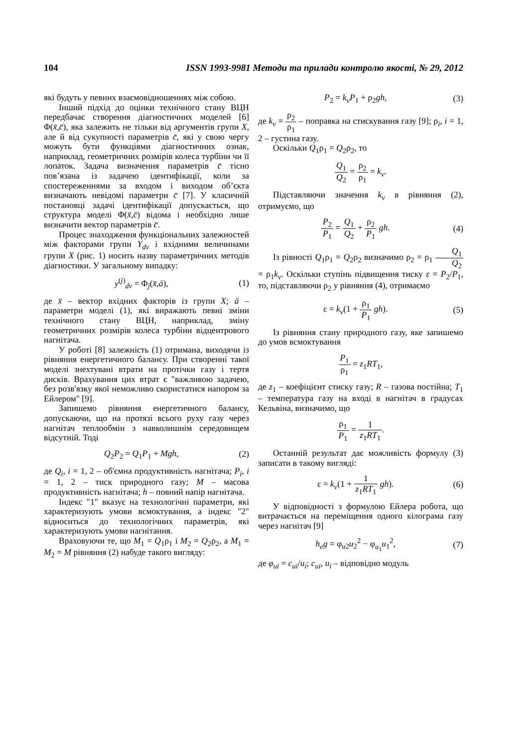104 ISSN 1993-9981 Методи та прилади контролю якості, № 29, 2012
які будуть у певних взаємовідношеннях між собою.
Інший підхід до оцінки технічного стану ВЦН передбачає створення діагностичних моделей [6] Φ(x̄,c̄), яка залежить не тільки від аргументів групи X, але й від сукупності параметрів c̄, які у свою чергу можуть бути функціями діагностичних ознак, наприклад, геометричних розмірів колеса турбіни чи її лопаток. Задача визначення параметрів c̄ тісно пов’язана із задачею ідентифікації, коли за спостереженнями за входом і виходом об’єкта визначають невідомі параметри c̄ [7]. У класичній постановці задачі ідентифікації допускається, що структура моделі Φ(x̄,c̄) відома і необхідно лише визначити вектор параметрів c̄.
Процес знаходження функціональних залежностей між факторами групи Y<sub>dv</sub> і вхідними величинами групи X (рис. 1) носить назву параметричних методів діагностики. У загальному випадку:
y<sup>(j)</sup><sub>dv</sub> = Φ<sub>j</sub>(x̄,ā), (1)
де x̄ – вектор вхідних факторів із групи X; ā – параметри моделі (1), які виражають певні зміни технічного стану ВЦН, наприклад, зміну геометричних розмірів колеса турбіни відцентрового нагнітача.
У роботі [8] залежність (1) отримана, виходячи із рівняння енергетичного балансу. При створенні такої моделі знехтувані втрати на протічки газу і тертя дисків. Врахування цих втрат є "важливою задачею, без розв'язку якої неможливо скористатися напором за Ейлером" [9].
Запишемо рівняння енергетичного балансу, допускаючи, що на протязі всього руху газу через нагнітач теплообмін з навколишнім середовищем відсутній. Тоді
Q<sub>2</sub>P<sub>2</sub> = Q<sub>1</sub>P<sub>1</sub> + Mgh, (2)
де Q<sub>i</sub>, i = 1, 2 – об'ємна продуктивність нагнітача; P<sub>i</sub>, i = 1, 2 – тиск природного газу; M – масова продуктивність нагнітача; h – повний напір нагнітача.
Індекс "1" вказує на технологічні параметри, які характеризують умови всмоктування, а індекс "2" відноситься до технологічних параметрів, які характеризують умови нагнітання.
Враховуючи те, що M<sub>1</sub> = Q<sub>1</sub>ρ<sub>1</sub> і M<sub>2</sub> = Q<sub>2</sub>ρ<sub>2</sub>, а M<sub>1</sub> = M<sub>2</sub> = M рівняння (2) набуде такого вигляду:
P<sub>2</sub> = k<sub>v</sub>P<sub>1</sub> + ρ<sub>2</sub>gh, (3)
де k<sub>v</sub> = ρ<sub>2</sub> ρ<sub>1</sub> – поправка на стискування газу [9]; ρ<sub>i</sub>, i = 1, 2 – густина газу.
Оскільки Q<sub>1</sub>ρ<sub>1</sub> = Q<sub>2</sub>ρ<sub>2</sub>, то
Q<sub>1</sub> Q<sub>2</sub> = ρ<sub>2</sub> ρ<sub>1</sub> = k<sub>v</sub>.
Підставляючи значення k<sub>v</sub> в рівняння (2), отримуємо, що
P<sub>2</sub> P<sub>1</sub> = Q<sub>1</sub> Q<sub>2</sub> + ρ<sub>2</sub> P<sub>1</sub> gh. (4)
Із рівності Q<sub>1</sub>ρ<sub>1</sub> = Q<sub>2</sub>ρ<sub>2</sub> визначимо ρ<sub>2</sub> = ρ<sub>1</sub> Q<sub>1</sub> Q<sub>2</sub> = ρ<sub>1</sub>k<sub>v</sub>. Оскільки ступінь підвищення тиску ε = P<sub>2</sub>/P<sub>1</sub>, то, підставляючи ρ<sub>2</sub> у рівняння (4), отримаємо
ε = k<sub>v</sub>(1 + ρ<sub>1</sub> P<sub>1</sub> gh). (5)
Із рівняння стану природного газу, яке запишемо до умов всмоктування
P<sub>1</sub> ρ<sub>1</sub> = z<sub>1</sub>RT<sub>1</sub>,
де z<sub>1</sub> – коефіцієнт стиску газу; R – газова постійна; T<sub>1</sub> – температура газу на вході в нагнітач в градусах Кельвіна, визначимо, що
ρ<sub>1</sub> P<sub>1</sub> = 1 z<sub>1</sub>RT<sub>1</sub>.
Останній результат дає можливість формулу (3) записати в такому вигляді:
ε = k<sub>v</sub>(1 + 1 z<sub>1</sub>RT<sub>1</sub> gh). (6)
У відповідності з формулою Ейлера робота, що витрачається на переміщення одного кілограма газу через нагнітач [9]
h<sub>e</sub>g = φ<sub>u2</sub>u<sub>2</sub><sup>2</sup> − φ<sub>u<sub>1</sub></sub>u<sub>1</sub><sup>2</sup>, (7)
де φ<sub>ui</sub> = c<sub>ui</sub>/u<sub>i</sub>; c<sub>ui</sub>, u<sub>i</sub> – відповідно модуль